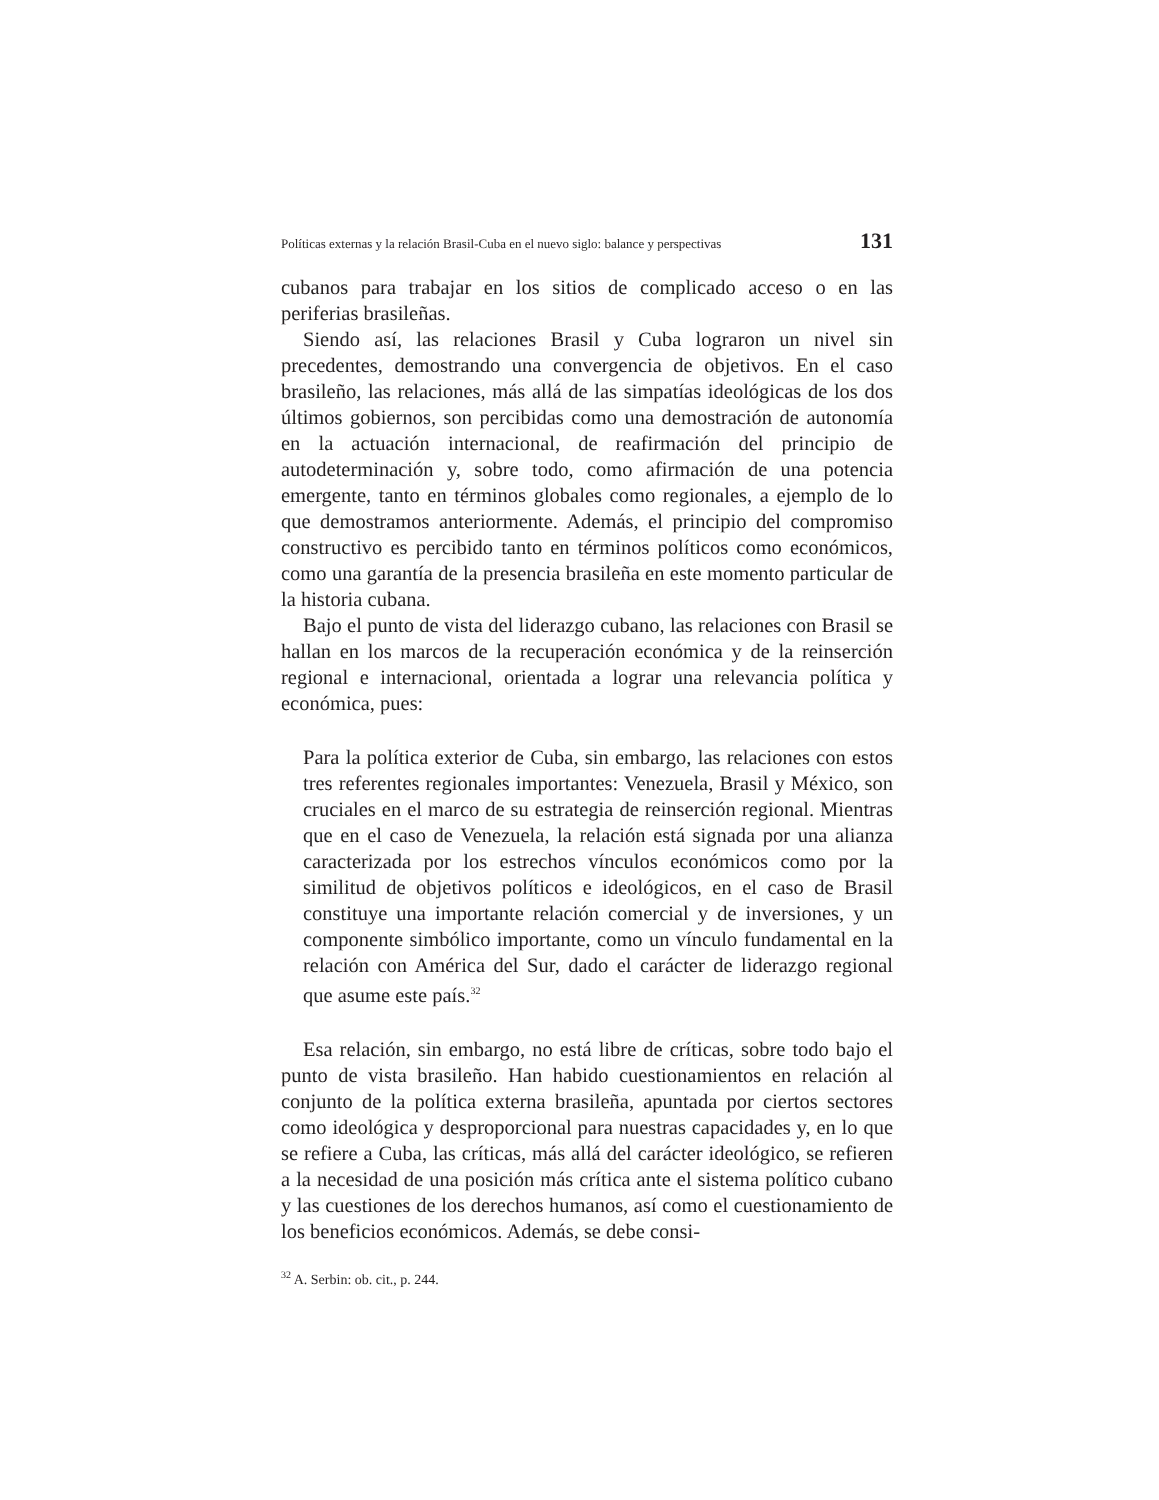Políticas externas y la relación Brasil-Cuba en el nuevo siglo: balance y perspectivas 131
cubanos para trabajar en los sitios de complicado acceso o en las periferias brasileñas.
Siendo así, las relaciones Brasil y Cuba lograron un nivel sin precedentes, demostrando una convergencia de objetivos. En el caso brasileño, las relaciones, más allá de las simpatías ideológicas de los dos últimos gobiernos, son percibidas como una demostración de autonomía en la actuación internacional, de reafirmación del principio de autodeterminación y, sobre todo, como afirmación de una potencia emergente, tanto en términos globales como regionales, a ejemplo de lo que demostramos anteriormente. Además, el principio del compromiso constructivo es percibido tanto en términos políticos como económicos, como una garantía de la presencia brasileña en este momento particular de la historia cubana.
Bajo el punto de vista del liderazgo cubano, las relaciones con Brasil se hallan en los marcos de la recuperación económica y de la reinserción regional e internacional, orientada a lograr una relevancia política y económica, pues:
Para la política exterior de Cuba, sin embargo, las relaciones con estos tres referentes regionales importantes: Venezuela, Brasil y México, son cruciales en el marco de su estrategia de reinserción regional. Mientras que en el caso de Venezuela, la relación está signada por una alianza caracterizada por los estrechos vínculos económicos como por la similitud de objetivos políticos e ideológicos, en el caso de Brasil constituye una importante relación comercial y de inversiones, y un componente simbólico importante, como un vínculo fundamental en la relación con América del Sur, dado el carácter de liderazgo regional que asume este país.<sup>32</sup>
Esa relación, sin embargo, no está libre de críticas, sobre todo bajo el punto de vista brasileño. Han habido cuestionamientos en relación al conjunto de la política externa brasileña, apuntada por ciertos sectores como ideológica y desproporcional para nuestras capacidades y, en lo que se refiere a Cuba, las críticas, más allá del carácter ideológico, se refieren a la necesidad de una posición más crítica ante el sistema político cubano y las cuestiones de los derechos humanos, así como el cuestionamiento de los beneficios económicos. Además, se debe consi-
<sup>32</sup> A. Serbin: ob. cit., p. 244.